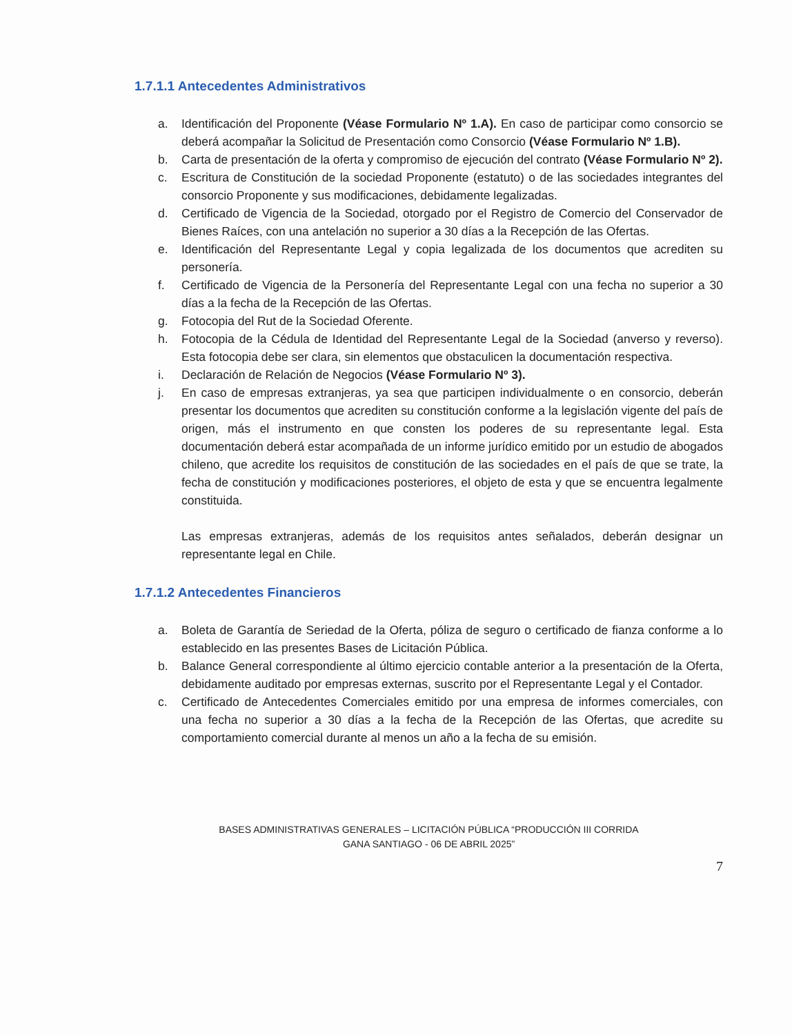1.7.1.1 Antecedentes Administrativos
a. Identificación del Proponente (Véase Formulario Nº 1.A). En caso de participar como consorcio se deberá acompañar la Solicitud de Presentación como Consorcio (Véase Formulario Nº 1.B).
b. Carta de presentación de la oferta y compromiso de ejecución del contrato (Véase Formulario Nº 2).
c. Escritura de Constitución de la sociedad Proponente (estatuto) o de las sociedades integrantes del consorcio Proponente y sus modificaciones, debidamente legalizadas.
d. Certificado de Vigencia de la Sociedad, otorgado por el Registro de Comercio del Conservador de Bienes Raíces, con una antelación no superior a 30 días a la Recepción de las Ofertas.
e. Identificación del Representante Legal y copia legalizada de los documentos que acrediten su personería.
f. Certificado de Vigencia de la Personería del Representante Legal con una fecha no superior a 30 días a la fecha de la Recepción de las Ofertas.
g. Fotocopia del Rut de la Sociedad Oferente.
h. Fotocopia de la Cédula de Identidad del Representante Legal de la Sociedad (anverso y reverso). Esta fotocopia debe ser clara, sin elementos que obstaculicen la documentación respectiva.
i. Declaración de Relación de Negocios (Véase Formulario Nº 3).
j. En caso de empresas extranjeras, ya sea que participen individualmente o en consorcio, deberán presentar los documentos que acrediten su constitución conforme a la legislación vigente del país de origen, más el instrumento en que consten los poderes de su representante legal. Esta documentación deberá estar acompañada de un informe jurídico emitido por un estudio de abogados chileno, que acredite los requisitos de constitución de las sociedades en el país de que se trate, la fecha de constitución y modificaciones posteriores, el objeto de esta y que se encuentra legalmente constituida.
Las empresas extranjeras, además de los requisitos antes señalados, deberán designar un representante legal en Chile.
1.7.1.2 Antecedentes Financieros
a. Boleta de Garantía de Seriedad de la Oferta, póliza de seguro o certificado de fianza conforme a lo establecido en las presentes Bases de Licitación Pública.
b. Balance General correspondiente al último ejercicio contable anterior a la presentación de la Oferta, debidamente auditado por empresas externas, suscrito por el Representante Legal y el Contador.
c. Certificado de Antecedentes Comerciales emitido por una empresa de informes comerciales, con una fecha no superior a 30 días a la fecha de la Recepción de las Ofertas, que acredite su comportamiento comercial durante al menos un año a la fecha de su emisión.
BASES ADMINISTRATIVAS GENERALES – LICITACIÓN PÚBLICA “PRODUCCIÓN III CORRIDA
GANA SANTIAGO - 06 DE ABRIL 2025”
7